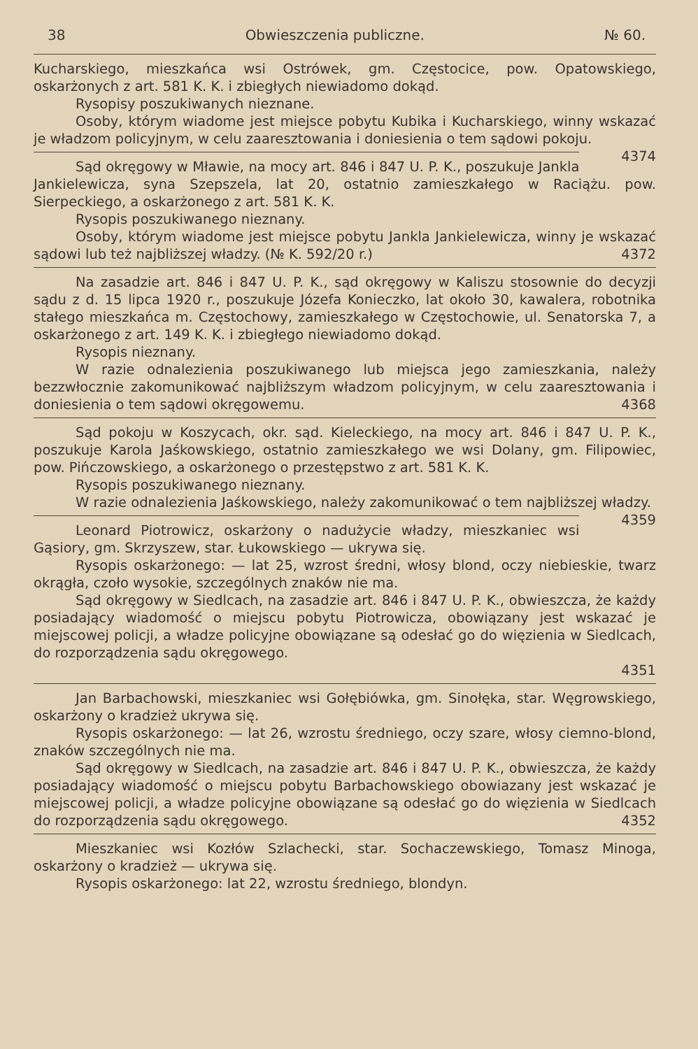38 Obwieszczenia publiczne. № 60.
Kucharskiego, mieszkańca wsi Ostrówek, gm. Częstocice, pow. Opatowskiego, oskarżonych z art. 581 K. K. i zbiegłych niewiadomo dokąd.
Rysopisy poszukiwanych nieznane.
Osoby, którym wiadome jest miejsce pobytu Kubika i Kucharskiego, winny wskazać je władzom policyjnym, w celu zaaresztowania i doniesienia o tem sądowi pokoju. 4374
Sąd okręgowy w Mławie, na mocy art. 846 i 847 U. P. K., poszukuje Jankla Jankielewicza, syna Szepszela, lat 20, ostatnio zamieszkałego w Raciążu. pow. Sierpeckiego, a oskarżonego z art. 581 K. K.
Rysopis poszukiwanego nieznany.
Osoby, którym wiadome jest miejsce pobytu Jankla Jankielewicza, winny je wskazać sądowi lub też najbliższej władzy. (№ K. 592/20 r.) 4372
Na zasadzie art. 846 i 847 U. P. K., sąd okręgowy w Kaliszu stosownie do decyzji sądu z d. 15 lipca 1920 r., poszukuje Józefa Konieczko, lat około 30, kawalera, robotnika stałego mieszkańca m. Częstochowy, zamieszkałego w Częstochowie, ul. Senatorska 7, a oskarżonego z art. 149 K. K. i zbiegłego niewiadomo dokąd.
Rysopis nieznany.
W razie odnalezienia poszukiwanego lub miejsca jego zamieszkania, należy bezzwłocznie zakomunikować najbliższym władzom policyjnym, w celu zaaresztowania i doniesienia o tem sądowi okręgowemu. 4368
Sąd pokoju w Koszycach, okr. sąd. Kieleckiego, na mocy art. 846 i 847 U. P. K., poszukuje Karola Jaśkowskiego, ostatnio zamieszkałego we wsi Dolany, gm. Filipowiec, pow. Pińczowskiego, a oskarżonego o przestępstwo z art. 581 K. K.
Rysopis poszukiwanego nieznany.
W razie odnalezienia Jaśkowskiego, należy zakomunikować o tem najbliższej władzy. 4359
Leonard Piotrowicz, oskarżony o nadużycie władzy, mieszkaniec wsi Gąsiory, gm. Skrzyszew, star. Łukowskiego — ukrywa się.
Rysopis oskarżonego: — lat 25, wzrost średni, włosy blond, oczy niebieskie, twarz okrągła, czoło wysokie, szczególnych znaków nie ma.
Sąd okręgowy w Siedlcach, na zasadzie art. 846 i 847 U. P. K., obwieszcza, że każdy posiadający wiadomość o miejscu pobytu Piotrowicza, obowiązany jest wskazać je miejscowej policji, a władze policyjne obowiązane są odesłać go do więzienia w Siedlcach, do rozporządzenia sądu okręgowego.
4351
Jan Barbachowski, mieszkaniec wsi Gołębiówka, gm. Sinołęka, star. Węgrowskiego, oskarżony o kradzież ukrywa się.
Rysopis oskarżonego: — lat 26, wzrostu średniego, oczy szare, włosy ciemno-blond, znaków szczególnych nie ma.
Sąd okręgowy w Siedlcach, na zasadzie art. 846 i 847 U. P. K., obwieszcza, że każdy posiadający wiadomość o miejscu pobytu Barbachowskiego obowiazany jest wskazać je miejscowej policji, a władze policyjne obowiązane są odesłać go do więzienia w Siedlcach do rozporządzenia sądu okręgowego. 4352
Mieszkaniec wsi Kozłów Szlachecki, star. Sochaczewskiego, Tomasz Minoga, oskarżony o kradzież — ukrywa się.
Rysopis oskarżonego: lat 22, wzrostu średniego, blondyn.